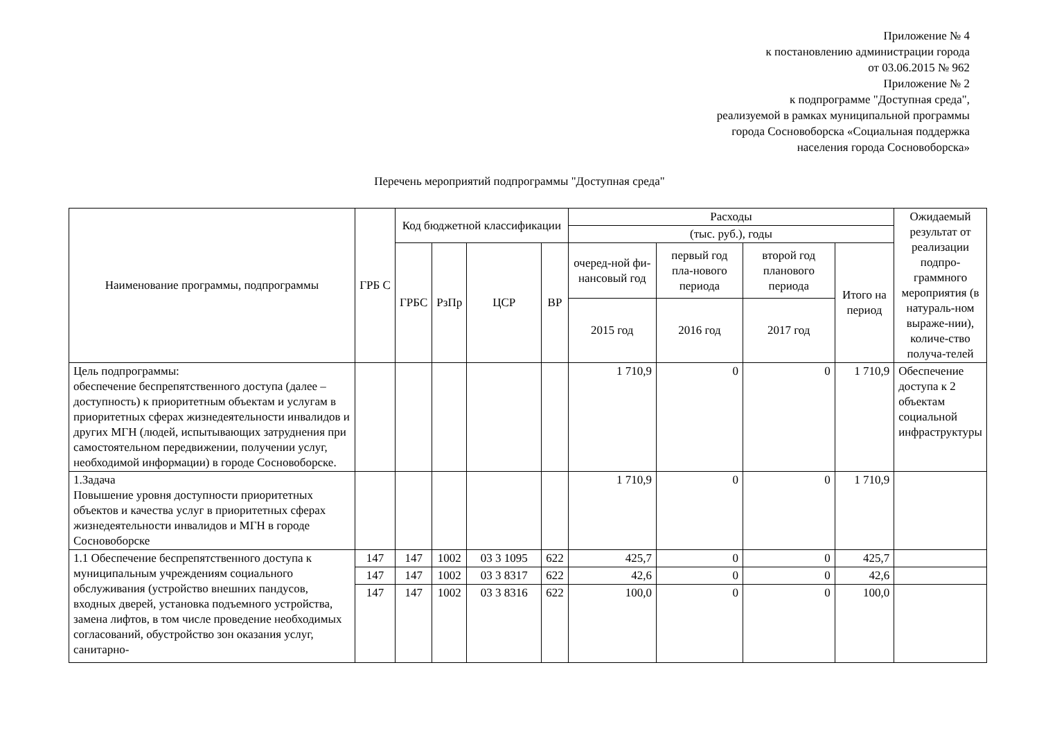Приложение № 4
к постановлению администрации города
от 03.06.2015 № 962
Приложение № 2
к подпрограмме "Доступная среда",
реализуемой в рамках муниципальной программы
города Сосновоборска «Социальная поддержка
населения города Сосновоборска»
Перечень мероприятий подпрограммы "Доступная среда"
| Наименование программы, подпрограммы | ГРБ С | Код бюджетной классификации | | | | Расходы | | | | Ожидаемый результат от реализации подпро-граммного мероприятия (в натураль-ном выраже-нии), количе-ство получа-телей |
| --- | --- | --- | --- | --- | --- | --- | --- | --- | --- | --- |
| | | | | | | (тыс. руб.), годы | | | | |
| | | ГРБС | РзПр | ЦСР | ВР | очеред-ной фи-нансовый год | первый год пла-нового периода | второй год планового периода | Итого на период | |
| | | | | | | 2015 год | 2016 год | 2017 год | | |
| Цель подпрограммы: обеспечение беспрепятственного доступа (далее – доступность) к приоритетным объектам и услугам в приоритетных сферах жизнедеятельности инвалидов и других МГН (людей, испытывающих затруднения при самостоятельном передвижении, получении услуг, необходимой информации) в городе Сосновоборске. | | | | | | 1 710,9 | 0 | 0 | 1 710,9 | Обеспечение доступа к 2 объектам социальной инфраструктуры |
| 1.Задача Повышение уровня доступности приоритетных объектов и качества услуг в приоритетных сферах жизнедеятельности инвалидов и МГН в городе Сосновоборске | | | | | | 1 710,9 | 0 | 0 | 1 710,9 | |
| 1.1 Обеспечение беспрепятственного доступа к муниципальным учреждениям социального обслуживания (устройство внешних пандусов, входных дверей, установка подъемного устройства, замена лифтов, в том числе проведение необходимых согласований, обустройство зон оказания услуг, санитарно- | 147 | 147 | 1002 | 03 3 1095 | 622 | 425,7 | 0 | 0 | 425,7 | |
| | 147 | 147 | 1002 | 03 3 8317 | 622 | 42,6 | 0 | 0 | 42,6 | |
| | 147 | 147 | 1002 | 03 3 8316 | 622 | 100,0 | 0 | 0 | 100,0 | |